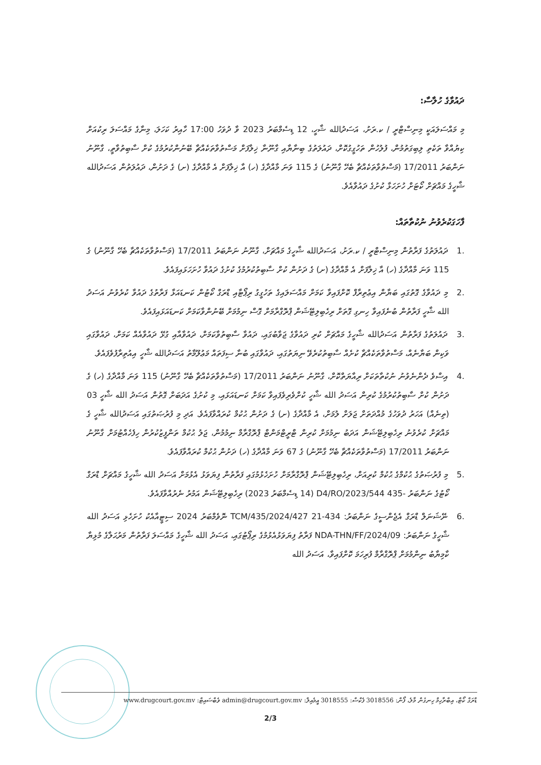ދައުވާގެ ހުލާސާ:
މި މައްސަލައަކީ މިނިސްޓްރީ / ކ.ރަށު، އަސަދުالله ޝާހީ، 12 ޑިސެމްބަރު 2023 ވާ ދުވަހު 17:00 ހާއިރު ކަހަލަ، މިނާގެ މައްސަލަ ރިކުއަށް ކިޔުއްވާ ތަކެތި ލިބިގަތުމުން، ފުލުހުން ތަހުގީގުކޮށް، ދައުލަތުގެ ބިނާޔާއި ގާނޫނާ ޚިލާފަށް މަސްތުވާތަކެއްޗާ ބޭނުންކުރުމުގެ ކުށް ސާބިތުވާތީ، ގާނޫނު ނަންބަރު 17/2011 (މަސްތުވާތަކެއްޗާ ބެހޭ ގާނޫނު) ގެ 115 ވަނަ މާއްދާގެ (ހ) އާ ޚިލާފަށް އެ މާއްދާގެ (ށ) ގެ ދަށުން، ދައުލަތުން އަސަދުالله ޝާހީގެ މައްޗަށް ކޯޓަށް ހުށަހަޅާ ކުށުގެ ދައުވާއެވެ.
ފާހަގަކުރެވުނު ނުކުތާތައް:
.1 ދައުލަތުގެ ފަރާތުން މިނިސްޓްރީ / ކ.ރަށު، އަސަދުالله ޝާހީގެ މައްޗަށް، ގާނޫނު ނަންބަރު 17/2011 (މަސްތުވާތަކެއްޗާ ބެހޭ ގާނޫނު) ގެ 115 ވަނަ މާއްދާގެ (ހ) އާ ޚިލާފަށް އެ މާއްދާގެ (ށ) ގެ ދަށުން ކުށް ސާބިތުކުރުމުގެ ކުށުގެ ދައުވާ ހުށަހަޅައިފައެވެ.
.2 މި ދައުވާގެ ގޮތުގައި ބަޔާން އިޢުތިރާފް ކޮށްފައިވާ ކަމަށް މައްސަލައިގެ ތަހުގީގު ރިޕޯޓާއި ޑްރަގް ކޯޓުން ކަނޑައަޅާ ފަރާތުގެ ދައުވާ ކުރެވުނު އަސަދު الله ޝާހީ ފަރާތުން ބުނެފައިވާ ހިނގި ގޮތަށް ރިހެބިލިޓޭޝަން ޕްރޮގްރާމަށް ގޮސް ނިމުމަށް ބޭނުންވާކަމަށް ކަނޑައަޅައިފައެވެ.
.3 ދައުލަތުގެ ފަރާތުން އަސަދުالله ޝާހީގެ މައްޗަށް ކުރި ދައުވާގެ ޖަވާބުގައި، ދައުވާ ސާބިތުވާކަމަށް، ދައުވާއާއި ގުޅޭ ދައުވާއެއް ކަމަށް، ދައުވާގައި ވަކިން ބަޔާނެއް، މަސްތުވާތަކެއްޗާ ކުށެއް ސާބިތުކުރެވޭ ނިޔަތުގައި، ދައުވާގައި ބުނާ ސިފަތައް މަޢުލޫމާތު އަސަދުالله ޝާހީ އިއުތިރާފުވެފައެވެ.
.4 އިސްވެ ދެންނެވުނު ނުކުތާތަކަށް ރިއާޔަތްކޮށް، ގާނޫނު ނަންބަރު 17/2011 (މަސްތުވާތަކެއްޗާ ބެހޭ ގާނޫނު) 115 ވަނަ މާއްދާގެ (ހ) ގެ ދަށުން ކުށް ސާބިތުކުރުމުގެ ކުރިން އަސަދު الله ޝާހީ ކުށްވެރިވެފައިވާ ކަމަށް ކަނޑައަޅައި، މި ކުށުގެ އަދަބަށް ގޮތުން އަސަދު الله ޝާހީ 03 (ތިނެއް) އަހަރު ދުވަހުގެ މުއްދަތަށް ޖަލަށް ލުމަށް، އެ މާއްދާގެ (ށ) ގެ ދަށުން ޙުކުމް ކުރައްވާފައެވެ. އަދި މި ފުރުޞަތުގައި އަސަދުالله ޝާހީ ގެ މައްޗަށް ކުރެވުނު ރިހެބިލިޓޭޝަން އަދަބު ނިމުމަށް ކުރިން ޓްރީޓްމަންޓް ޕްރޮގްރާމް ނިމުމުން، ޖަލު ޙުކުމް ތަންފީޒުކުރުން ހިފެހެއްޓުމަށް ގާނޫނު ނަންބަރު 17/2011 (މަސްތުވާތަކެއްޗާ ބެހޭ ގާނޫނު) ގެ 67 ވަނަ މާއްދާގެ (ހ) ދަށުން ޙުކުމް ކުރައްވާފައެވެ.
.5 މި ފުރުޞަތުގެ ޙުކުމްގެ ޙުކުމް ކުރިއަށް، ރިހެބިލިޓޭޝަން ޕްރޮގްރާމަށް ހުށަހެޅުމުގައި ފަރާތުން ފިޔަވަޅު އެޅުމަށް އަސަދު الله ޝާހީގެ މައްޗަށް ޑްރަގް ކޯޓުގެ ނަންބަރު -435 D4/RO/2023/544 (14 ޑިސެމްބަރު 2023) ރިހެބިލިޓޭޝަން އަމުރު ނެރުއްވާފައެވެ.
.6 ނޭޝަނަލް ޑްރަގް އެޖެންސީގެ ނަންބަރު: 434-TCM/435/2024/427 21 ނޮވެމްބަރު 2024 ސިޓީއާއެކު ހުށަހެޅި އަސަދު الله ޝާހީގެ ނަންބަރު: NDA-THN/FF/2024/09 ފަރާތު ފިޔަވަޅުއެޅުމުގެ ރިޕޯޓުގައި، އަސަދު الله ޝާހީގެ މައްސަލަ ފަރާތުން މަރުޙަލާގެ މުޅިޔާ ކާމިޔާބު ނިންމުމަށް ޕްރޮގްރާމް ފުރިހަމަ ކޮށްފައިވާ، އަސަދު الله
ޑްރަގް ކޯޓް، އިބްރާހިމް ހިނގުން މާލެ، ފޯން: 3018556 ފެކްސް: 3018555 އީމެއިލް: admin@drugcourt.gov.mv ވެބްސައިޓް: www.drugcourt.gov.mv
2/3